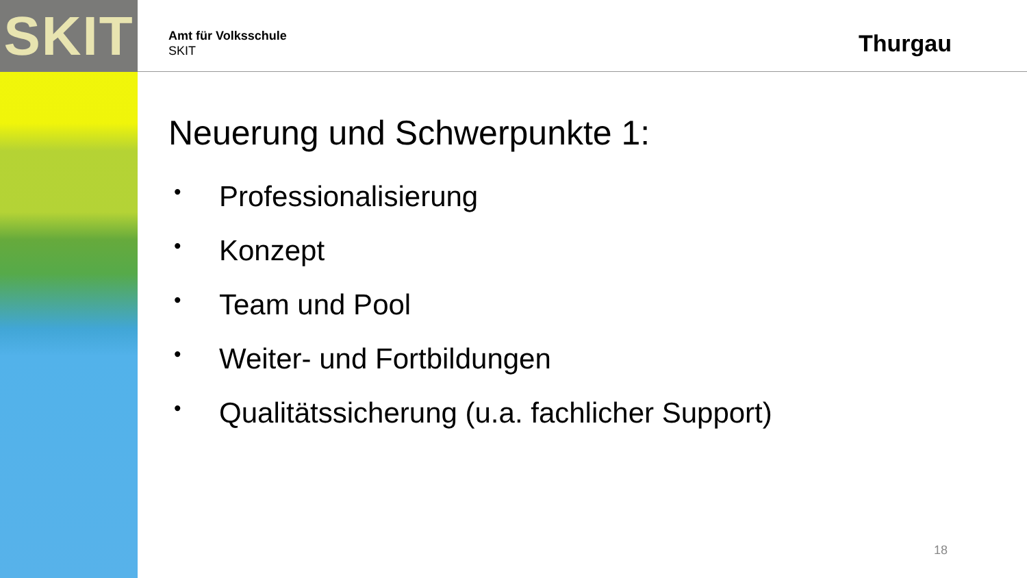SKIT
Amt für Volksschule
SKIT
Thurgau
Neuerung und Schwerpunkte 1:
• Professionalisierung
• Konzept
• Team und Pool
• Weiter- und Fortbildungen
• Qualitätssicherung (u.a. fachlicher Support)
18